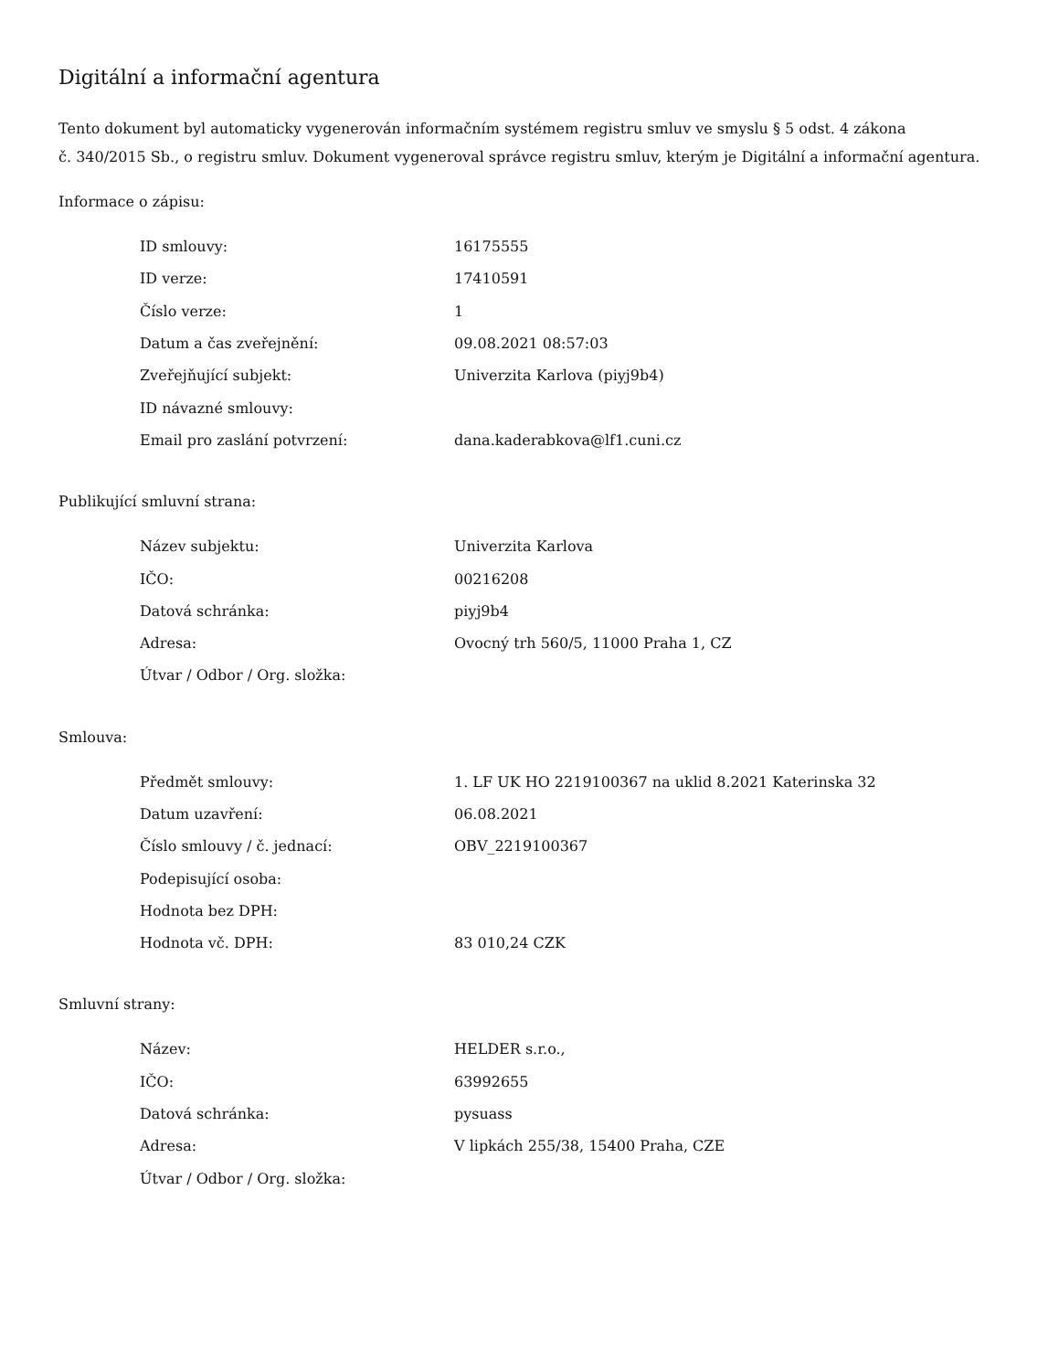Digitální a informační agentura
Tento dokument byl automaticky vygenerován informačním systémem registru smluv ve smyslu § 5 odst. 4 zákona
č. 340/2015 Sb., o registru smluv. Dokument vygeneroval správce registru smluv, kterým je Digitální a informační agentura.
Informace o zápisu:
| ID smlouvy: | 16175555 |
| ID verze: | 17410591 |
| Číslo verze: | 1 |
| Datum a čas zveřejnění: | 09.08.2021 08:57:03 |
| Zveřejňující subjekt: | Univerzita Karlova (piyj9b4) |
| ID návazné smlouvy: | |
| Email pro zaslání potvrzení: | dana.kaderabkova@lf1.cuni.cz |
Publikující smluvní strana:
| Název subjektu: | Univerzita Karlova |
| IČO: | 00216208 |
| Datová schránka: | piyj9b4 |
| Adresa: | Ovocný trh 560/5, 11000 Praha 1, CZ |
| Útvar / Odbor / Org. složka: | |
Smlouva:
| Předmět smlouvy: | 1. LF UK HO 2219100367 na uklid 8.2021 Katerinska 32 |
| Datum uzavření: | 06.08.2021 |
| Číslo smlouvy / č. jednací: | OBV_2219100367 |
| Podepisující osoba: | |
| Hodnota bez DPH: | |
| Hodnota vč. DPH: | 83 010,24 CZK |
Smluvní strany:
| Název: | HELDER s.r.o., |
| IČO: | 63992655 |
| Datová schránka: | pysuass |
| Adresa: | V lipkách 255/38, 15400 Praha, CZE |
| Útvar / Odbor / Org. složka: | |